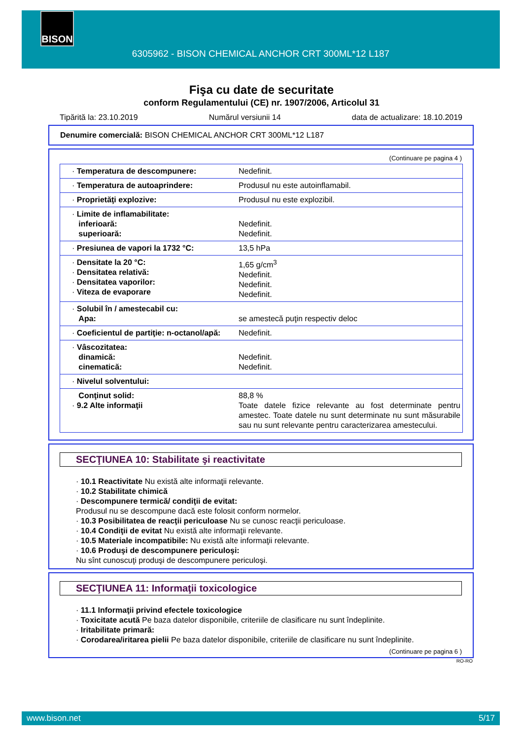BISON
6305962 - BISON CHEMICAL ANCHOR CRT 300ML*12 L187
Fişa cu date de securitate
conform Regulamentului (CE) nr. 1907/2006, Articolul 31
Tipărită la: 23.10.2019 Numărul versiunii 14 data de actualizare: 18.10.2019
Denumire comercială: BISON CHEMICAL ANCHOR CRT 300ML*12 L187
(Continuare pe pagina 4 )
| · Temperatura de descompunere: | Nedefinit. |
| · Temperatura de autoaprindere: | Produsul nu este autoinflamabil. |
| · Proprietăţi explozive: | Produsul nu este explozibil. |
| · Limite de inflamabilitate: inferioară: superioară: | Nedefinit. Nedefinit. |
| · Presiunea de vapori la 1732 °C: | 13,5 hPa |
| · Densitate la 20 °C: · Densitatea relativă: · Densitatea vaporilor: · Viteza de evaporare | 1,65 g/cm<sup>3</sup> Nedefinit. Nedefinit. Nedefinit. |
| · Solubil în / amestecabil cu: Apa: | se amestecă puţin respectiv deloc |
| · Coeficientul de partiţie: n-octanol/apă: | Nedefinit. |
| · Vâscozitatea: dinamică: cinematică: | Nedefinit. Nedefinit. |
| · Nivelul solventului: | |
| Conţinut solid: · 9.2 Alte informaţii | 88,8 % Toate datele fizice relevante au fost determinate pentru amestec. Toate datele nu sunt determinate nu sunt măsurabile sau nu sunt relevante pentru caracterizarea amestecului. |
SECŢIUNEA 10: Stabilitate şi reactivitate
· 10.1 Reactivitate Nu există alte informaţii relevante.
· 10.2 Stabilitate chimică
· Descompunere termică/ condiţii de evitat:
Produsul nu se descompune dacă este folosit conform normelor.
· 10.3 Posibilitatea de reacţii periculoase Nu se cunosc reacţii periculoase.
· 10.4 Condiţii de evitat Nu există alte informaţii relevante.
· 10.5 Materiale incompatibile: Nu există alte informaţii relevante.
· 10.6 Produşi de descompunere periculoşi:
Nu sînt cunoscuţi produşi de descompunere periculoşi.
SECŢIUNEA 11: Informaţii toxicologice
· 11.1 Informaţii privind efectele toxicologice
· Toxicitate acută Pe baza datelor disponibile, criteriile de clasificare nu sunt îndeplinite.
· Iritabilitate primară:
· Corodarea/iritarea pielii Pe baza datelor disponibile, criteriile de clasificare nu sunt îndeplinite.
(Continuare pe pagina 6 )
RO-RO
www.bison.net 5/17